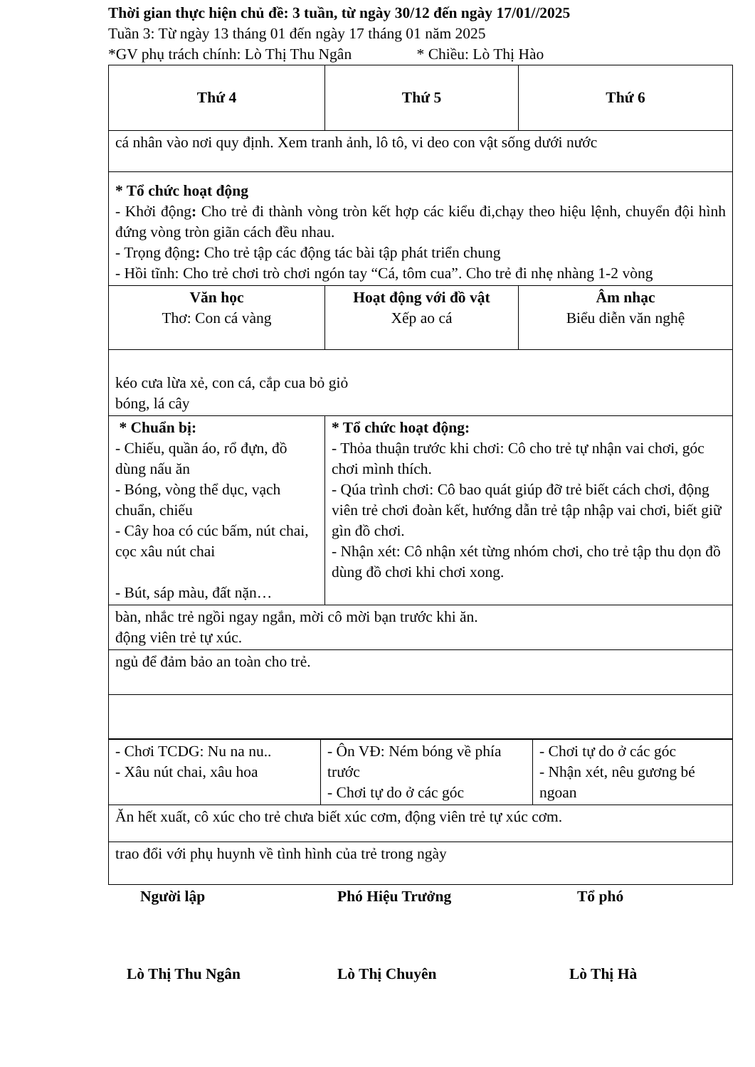Thời gian thực hiện chủ đề: 3 tuần, từ ngày 30/12 đến ngày 17/01//2025
Tuần 3: Từ ngày 13 tháng 01 đến ngày 17 tháng 01 năm 2025
*GV phụ trách chính: Lò Thị Thu Ngân * Chiều: Lò Thị Hào
| Thứ 4 | Thứ 5 | Thứ 6 |
| cá nhân vào nơi quy định. Xem tranh ảnh, lô tô, vi deo con vật sống dưới nước | | |
| * Tổ chức hoạt động - Khởi động : Cho trẻ đi thành vòng tròn kết hợp các kiểu đi,chạy theo hiệu lệnh, chuyển đội hình đứng vòng tròn giãn cách đều nhau. - Trọng động : Cho trẻ tập các động tác bài tập phát triển chung - Hồi tĩnh: Cho trẻ chơi trò chơi ngón tay “Cá, tôm cua”. Cho trẻ đi nhẹ nhàng 1-2 vòng | | |
| Văn học Thơ: Con cá vàng | Hoạt động với đồ vật Xếp ao cá | Âm nhạc Biểu diễn văn nghệ |
| kéo cưa lừa xẻ, con cá, cắp cua bỏ giỏ bóng, lá cây | | |
| * Chuẩn bị: - Chiếu, quần áo, rổ đựn, đồ dùng nấu ăn - Bóng, vòng thể dục, vạch chuẩn, chiếu - Cây hoa có cúc bấm, nút chai, cọc xâu nút chai - Bút, sáp màu, đất nặn… | * Tổ chức hoạt động: - Thỏa thuận trước khi chơi: Cô cho trẻ tự nhận vai chơi, góc chơi mình thích. - Qúa trình chơi: Cô bao quát giúp đỡ trẻ biết cách chơi, động viên trẻ chơi đoàn kết, hướng dẫn trẻ tập nhập vai chơi, biết giữ gìn đồ chơi. - Nhận xét: Cô nhận xét từng nhóm chơi, cho trẻ tập thu dọn đồ dùng đồ chơi khi chơi xong. | |
| bàn, nhắc trẻ ngồi ngay ngắn, mời cô mời bạn trước khi ăn. động viên trẻ tự xúc. | | |
| ngủ để đảm bảo an toàn cho trẻ. | | |
| - Chơi TCDG: Nu na nu.. - Xâu nút chai, xâu hoa | - Ôn VĐ: Ném bóng về phía trước - Chơi tự do ở các góc | - Chơi tự do ở các góc - Nhận xét, nêu gương bé ngoan |
| Ăn hết xuất, cô xúc cho trẻ chưa biết xúc cơm, động viên trẻ tự xúc cơm. | | |
| trao đổi với phụ huynh về tình hình của trẻ trong ngày | | |
Người lập Phó Hiệu Trưởng Tổ phó
Lò Thị Thu Ngân Lò Thị Chuyên Lò Thị Hà